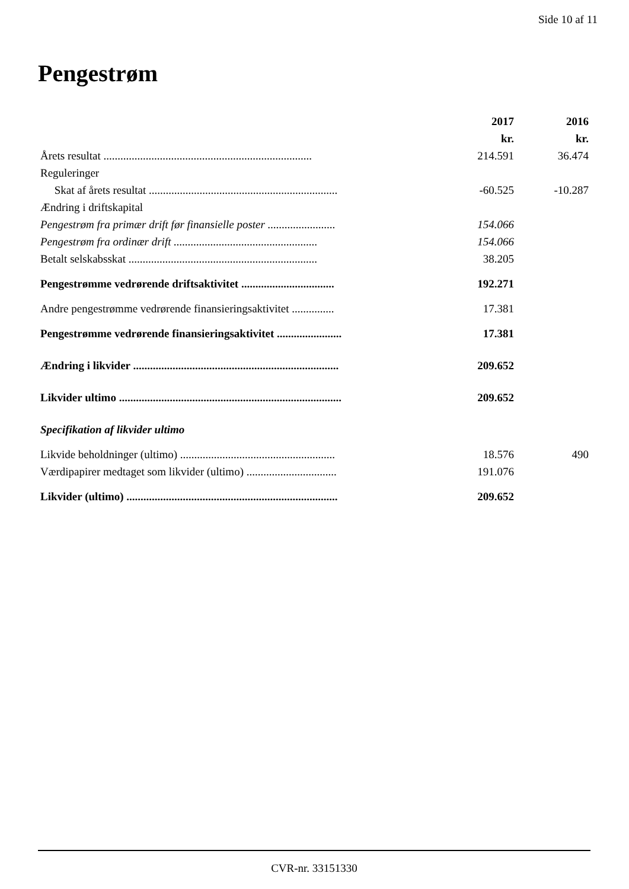Side 10 af 11
Pengestrøm
| | 2017 | 2016 |
| | kr. | kr. |
| Årets resultat .......................................................................... | 214.591 | 36.474 |
| Reguleringer | | |
| Skat af årets resultat ................................................................... | -60.525 | -10.287 |
| Ændring i driftskapital | | |
| Pengestrøm fra primær drift før finansielle poster ........................ | 154.066 | |
| Pengestrøm fra ordinær drift ................................................... | 154.066 | |
| Betalt selskabsskat ................................................................... | 38.205 | |
| Pengestrømme vedrørende driftsaktivitet ................................. | 192.271 | |
| Andre pengestrømme vedrørende finansieringsaktivitet ............... | 17.381 | |
| Pengestrømme vedrørende finansieringsaktivitet ....................... | 17.381 | |
| Ændring i likvider ......................................................................... | 209.652 | |
| Likvider ultimo ............................................................................... | 209.652 | |
| Specifikation af likvider ultimo | | |
| Likvide beholdninger (ultimo) ....................................................... | 18.576 | 490 |
| Værdipapirer medtaget som likvider (ultimo) ................................ | 191.076 | |
| Likvider (ultimo) ........................................................................... | 209.652 | |
CVR-nr. 33151330